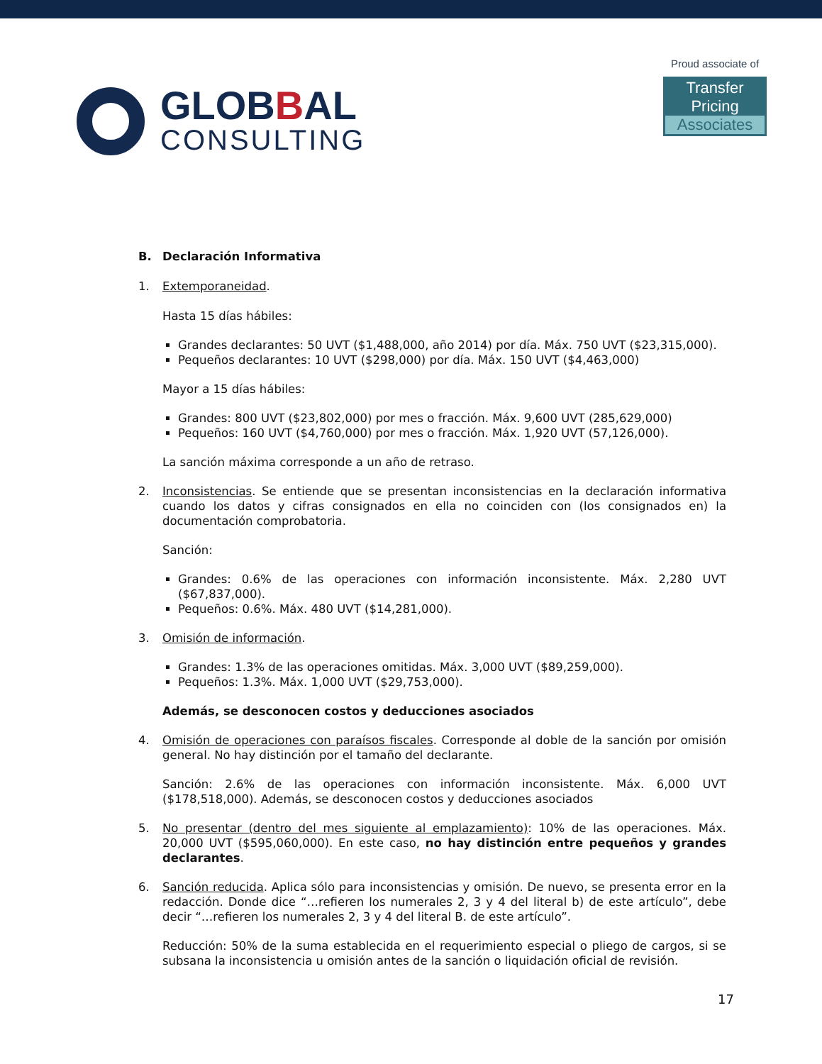GLOBBAL
CONSULTING
Proud associate of
Transfer Pricing
Associates
B. Declaración Informativa
1. Extemporaneidad.
Hasta 15 días hábiles:
Grandes declarantes: 50 UVT ($1,488,000, año 2014) por día. Máx. 750 UVT ($23,315,000).
Pequeños declarantes: 10 UVT ($298,000) por día. Máx. 150 UVT ($4,463,000)
Mayor a 15 días hábiles:
Grandes: 800 UVT ($23,802,000) por mes o fracción. Máx. 9,600 UVT (285,629,000)
Pequeños: 160 UVT ($4,760,000) por mes o fracción. Máx. 1,920 UVT (57,126,000).
La sanción máxima corresponde a un año de retraso.
2. Inconsistencias. Se entiende que se presentan inconsistencias en la declaración informativa cuando los datos y cifras consignados en ella no coinciden con (los consignados en) la documentación comprobatoria.
Sanción:
Grandes: 0.6% de las operaciones con información inconsistente. Máx. 2,280 UVT ($67,837,000).
Pequeños: 0.6%. Máx. 480 UVT ($14,281,000).
3. Omisión de información.
Grandes: 1.3% de las operaciones omitidas. Máx. 3,000 UVT ($89,259,000).
Pequeños: 1.3%. Máx. 1,000 UVT ($29,753,000).
Además, se desconocen costos y deducciones asociados
4. Omisión de operaciones con paraísos fiscales. Corresponde al doble de la sanción por omisión general. No hay distinción por el tamaño del declarante.
Sanción: 2.6% de las operaciones con información inconsistente. Máx. 6,000 UVT ($178,518,000). Además, se desconocen costos y deducciones asociados
5. No presentar (dentro del mes siguiente al emplazamiento): 10% de las operaciones. Máx. 20,000 UVT ($595,060,000). En este caso, no hay distinción entre pequeños y grandes declarantes.
6. Sanción reducida. Aplica sólo para inconsistencias y omisión. De nuevo, se presenta error en la redacción. Donde dice “…refieren los numerales 2, 3 y 4 del literal b) de este artículo”, debe decir “…refieren los numerales 2, 3 y 4 del literal B. de este artículo”.
Reducción: 50% de la suma establecida en el requerimiento especial o pliego de cargos, si se subsana la inconsistencia u omisión antes de la sanción o liquidación oficial de revisión.
17